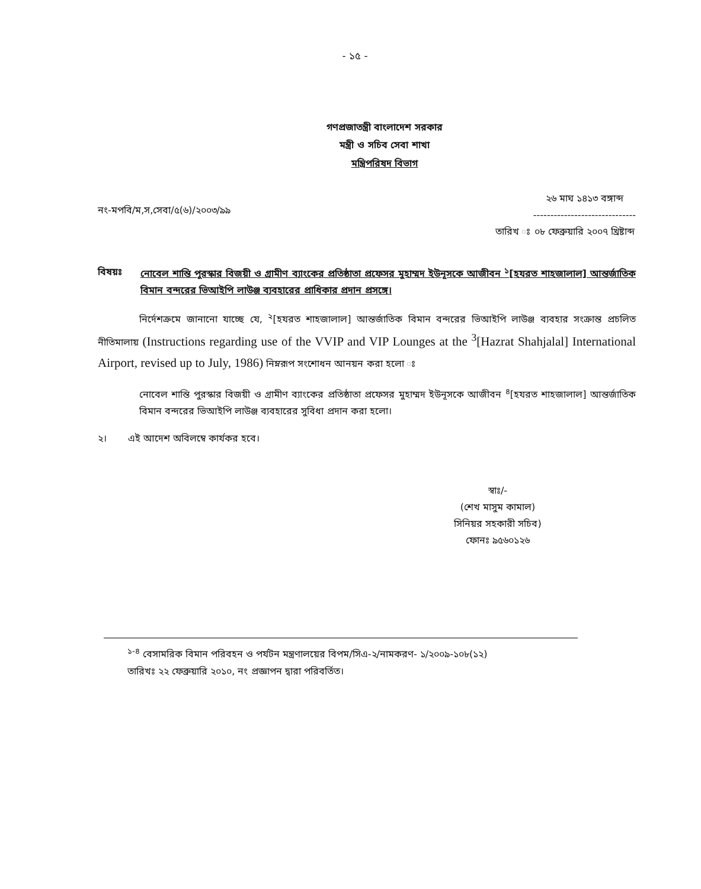- ১৫ -
গণপ্রজাতন্ত্রী বাংলাদেশ সরকার
মন্ত্রী ও সচিব সেবা শাখা
মন্ত্রিপরিষদ বিভাগ
নং-মপবি/ম,স,সেবা/৫(৬)/২০০৩/৯৯
তারিখ ঃ ২৬ মাঘ ১৪১৩ বঙ্গাব্দ
------------------------------
০৮ ফেব্রুয়ারি ২০০৭ খ্রিষ্টাব্দ
বিষয়ঃ নোবেল শান্তি পুরস্কার বিজয়ী ও গ্রামীণ ব্যাংকের প্রতিষ্ঠাতা প্রফেসর মুহাম্মদ ইউনূসকে আজীবন <sup>১</sup>[হযরত শাহজালাল] আন্তর্জাতিক বিমান বন্দরের ভিআইপি লাউঞ্জ ব্যবহারের প্রাধিকার প্রদান প্রসঙ্গে।
নির্দেশক্রমে জানানো যাচ্ছে যে, <sup>২</sup>[হযরত শাহজালাল] আন্তর্জাতিক বিমান বন্দরের ভিআইপি লাউঞ্জ ব্যবহার সংক্রান্ত প্রচলিত নীতিমালায় (Instructions regarding use of the VVIP and VIP Lounges at the <sup>3</sup>[Hazrat Shahjalal] International Airport, revised up to July, 1986) নিম্নরূপ সংশোধন আনয়ন করা হলো ঃ
নোবেল শান্তি পুরস্কার বিজয়ী ও গ্রামীণ ব্যাংকের প্রতিষ্ঠাতা প্রফেসর মুহাম্মদ ইউনূসকে আজীবন <sup>৪</sup>[হযরত শাহজালাল] আন্তর্জাতিক বিমান বন্দরের ভিআইপি লাউঞ্জ ব্যবহারের সুবিধা প্রদান করা হলো।
২। এই আদেশ অবিলম্বে কার্যকর হবে।
স্বাঃ/-
(শেখ মাসুম কামাল)
সিনিয়র সহকারী সচিব)
ফোনঃ ৯৫৬০১২৬
<sup>১-৪</sup> বেসামরিক বিমান পরিবহন ও পর্যটন মন্ত্রণালয়ের বিপম/সিএ-২/নামকরণ- ১/২০০৯-১০৮(১২)
তারিখঃ ২২ ফেব্রুয়ারি ২০১০, নং প্রজ্ঞাপন দ্বারা পরিবর্তিত।